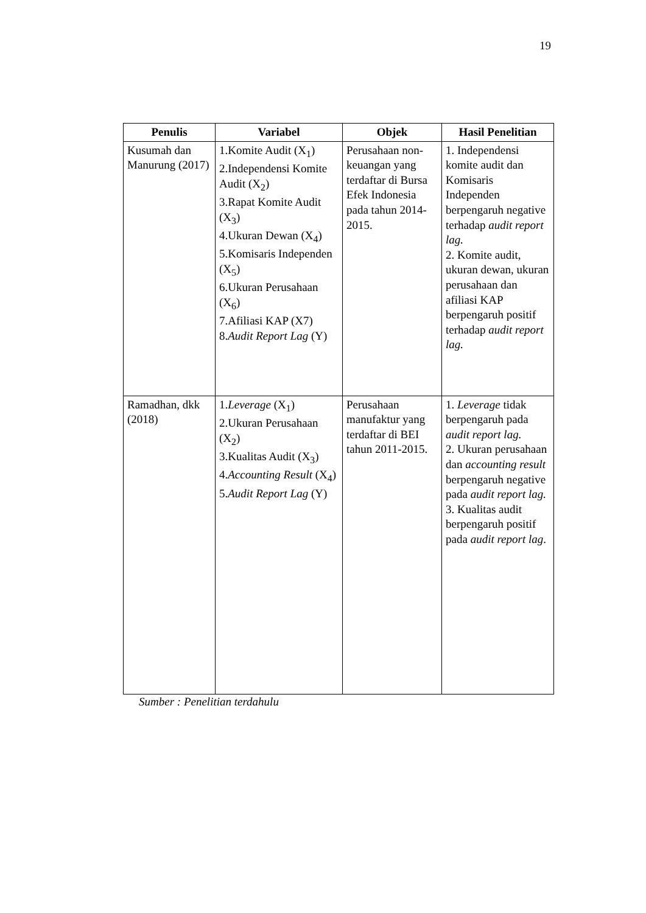19
| Penulis | Variabel | Objek | Hasil Penelitian |
| --- | --- | --- | --- |
| Kusumah dan Manurung (2017) | 1.Komite Audit (X<sub>1</sub>) 2.Independensi Komite Audit (X<sub>2</sub>) 3.Rapat Komite Audit (X<sub>3</sub>) 4.Ukuran Dewan (X<sub>4</sub>) 5.Komisaris Independen (X<sub>5</sub>) 6.Ukuran Perusahaan (X<sub>6</sub>) 7.Afiliasi KAP (X7) 8. Audit Report Lag (Y) | Perusahaan non-keuangan yang terdaftar di Bursa Efek Indonesia pada tahun 2014-2015. | 1. Independensi komite audit dan Komisaris Independen berpengaruh negative terhadap audit report lag. 2. Komite audit, ukuran dewan, ukuran perusahaan dan afiliasi KAP berpengaruh positif terhadap audit report lag. |
| Ramadhan, dkk (2018) | 1. Leverage (X<sub>1</sub>) 2.Ukuran Perusahaan (X<sub>2</sub>) 3.Kualitas Audit (X<sub>3</sub>) 4. Accounting Result (X<sub>4</sub>) 5. Audit Report Lag (Y) | Perusahaan manufaktur yang terdaftar di BEI tahun 2011-2015. | 1. Leverage tidak berpengaruh pada audit report lag. 2. Ukuran perusahaan dan accounting result berpengaruh negative pada audit report lag. 3. Kualitas audit berpengaruh positif pada audit report lag . |
Sumber : Penelitian terdahulu